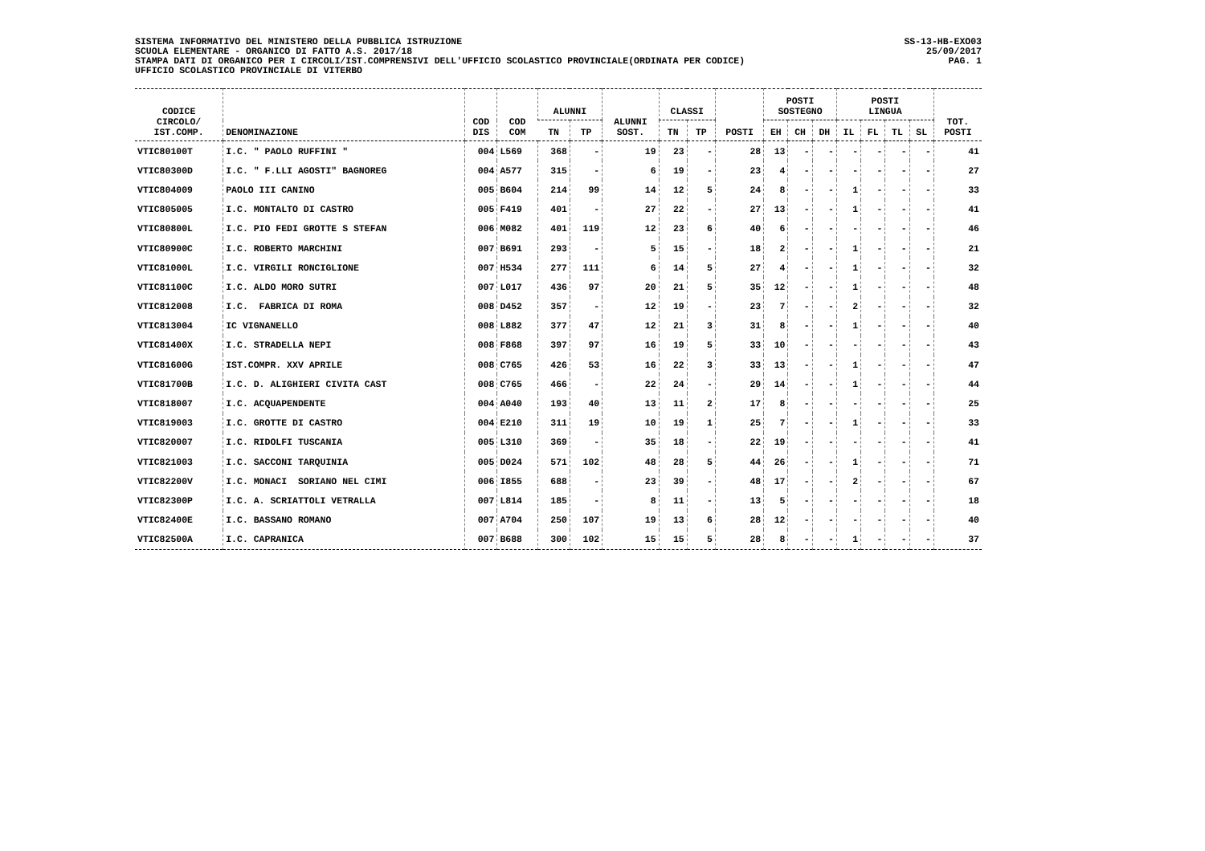SISTEMA INFORMATIVO DEL MINISTERO DELLA PUBBLICA ISTRUZIONE
SCUOLA ELEMENTARE - ORGANICO DI FATTO A.S. 2017/18
STAMPA DATI DI ORGANICO PER I CIRCOLI/IST.COMPRENSIVI DELL'UFFICIO SCOLASTICO PROVINCIALE(ORDINATA PER CODICE)
UFFICIO SCOLASTICO PROVINCIALE DI VITERBO
SS-13-HB-EXO03
25/09/2017
PAG. 1
| CODICE CIRCOLO/ IST.COMP. | DENOMINAZIONE | COD DIS | COD COM | ALUNNI | | ALUNNI SOST. | CLASSI | | POSTI | POSTI SOSTEGNO | | | POSTI LINGUA | | | | TOT. POSTI |
| --- | --- | --- | --- | --- | --- | --- | --- | --- | --- | --- | --- | --- | --- | --- | --- | --- | --- |
| | | | | TN | TP | | TN | TP | | EH | CH | DH | IL | FL | TL | SL | |
| VTIC80100T | I.C. " PAOLO RUFFINI " | 004 | L569 | 368 | - | 19 | 23 | - | 28 | 13 | - | - | - | - | - | - | 41 |
| VTIC80300D | I.C. " F.LLI AGOSTI" BAGNOREG | 004 | A577 | 315 | - | 6 | 19 | - | 23 | 4 | - | - | - | - | - | - | 27 |
| VTIC804009 | PAOLO III CANINO | 005 | B604 | 214 | 99 | 14 | 12 | 5 | 24 | 8 | - | - | 1 | - | - | - | 33 |
| VTIC805005 | I.C. MONTALTO DI CASTRO | 005 | F419 | 401 | - | 27 | 22 | - | 27 | 13 | - | - | 1 | - | - | - | 41 |
| VTIC80800L | I.C. PIO FEDI GROTTE S STEFAN | 006 | M082 | 401 | 119 | 12 | 23 | 6 | 40 | 6 | - | - | - | - | - | - | 46 |
| VTIC80900C | I.C. ROBERTO MARCHINI | 007 | B691 | 293 | - | 5 | 15 | - | 18 | 2 | - | - | 1 | - | - | - | 21 |
| VTIC81000L | I.C. VIRGILI RONCIGLIONE | 007 | H534 | 277 | 111 | 6 | 14 | 5 | 27 | 4 | - | - | 1 | - | - | - | 32 |
| VTIC81100C | I.C. ALDO MORO SUTRI | 007 | L017 | 436 | 97 | 20 | 21 | 5 | 35 | 12 | - | - | 1 | - | - | - | 48 |
| VTIC812008 | I.C. FABRICA DI ROMA | 008 | D452 | 357 | - | 12 | 19 | - | 23 | 7 | - | - | 2 | - | - | - | 32 |
| VTIC813004 | IC VIGNANELLO | 008 | L882 | 377 | 47 | 12 | 21 | 3 | 31 | 8 | - | - | 1 | - | - | - | 40 |
| VTIC81400X | I.C. STRADELLA NEPI | 008 | F868 | 397 | 97 | 16 | 19 | 5 | 33 | 10 | - | - | - | - | - | - | 43 |
| VTIC81600G | IST.COMPR. XXV APRILE | 008 | C765 | 426 | 53 | 16 | 22 | 3 | 33 | 13 | - | - | 1 | - | - | - | 47 |
| VTIC81700B | I.C. D. ALIGHIERI CIVITA CAST | 008 | C765 | 466 | - | 22 | 24 | - | 29 | 14 | - | - | 1 | - | - | - | 44 |
| VTIC818007 | I.C. ACQUAPENDENTE | 004 | A040 | 193 | 40 | 13 | 11 | 2 | 17 | 8 | - | - | - | - | - | - | 25 |
| VTIC819003 | I.C. GROTTE DI CASTRO | 004 | E210 | 311 | 19 | 10 | 19 | 1 | 25 | 7 | - | - | 1 | - | - | - | 33 |
| VTIC820007 | I.C. RIDOLFI TUSCANIA | 005 | L310 | 369 | - | 35 | 18 | - | 22 | 19 | - | - | - | - | - | - | 41 |
| VTIC821003 | I.C. SACCONI TARQUINIA | 005 | D024 | 571 | 102 | 48 | 28 | 5 | 44 | 26 | - | - | 1 | - | - | - | 71 |
| VTIC82200V | I.C. MONACI SORIANO NEL CIMI | 006 | I855 | 688 | - | 23 | 39 | - | 48 | 17 | - | - | 2 | - | - | - | 67 |
| VTIC82300P | I.C. A. SCRIATTOLI VETRALLA | 007 | L814 | 185 | - | 8 | 11 | - | 13 | 5 | - | - | - | - | - | - | 18 |
| VTIC82400E | I.C. BASSANO ROMANO | 007 | A704 | 250 | 107 | 19 | 13 | 6 | 28 | 12 | - | - | - | - | - | - | 40 |
| VTIC82500A | I.C. CAPRANICA | 007 | B688 | 300 | 102 | 15 | 15 | 5 | 28 | 8 | - | - | 1 | - | - | - | 37 |